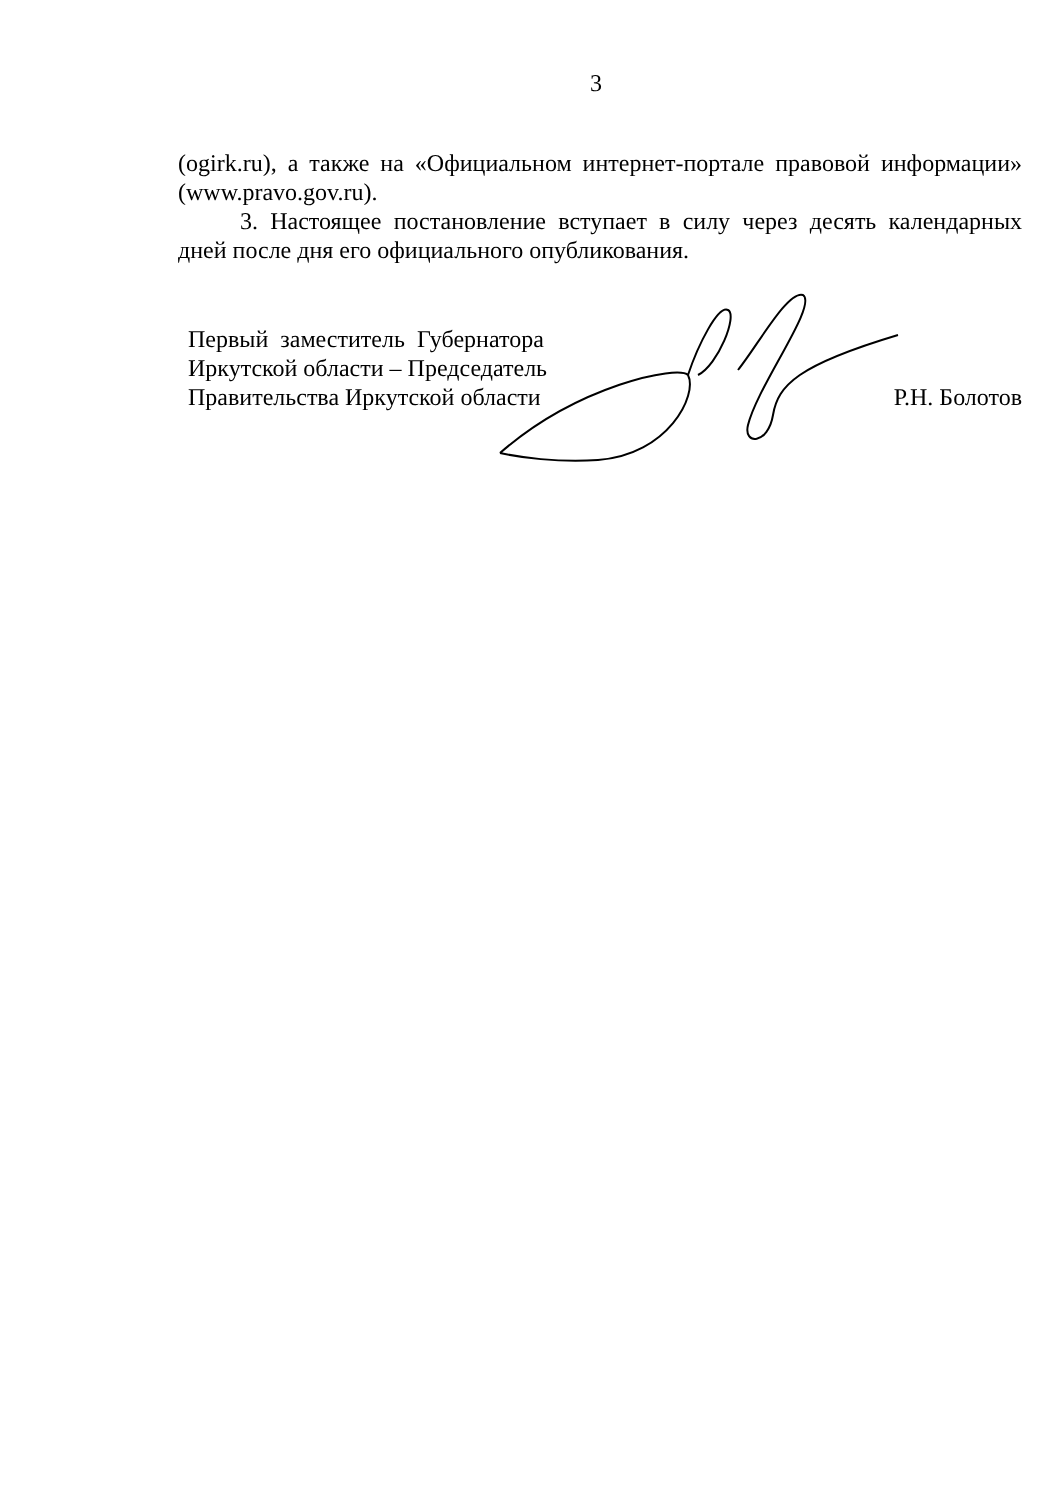3
(ogirk.ru), а также на «Официальном интернет-портале правовой информации» (www.pravo.gov.ru).
3. Настоящее постановление вступает в силу через десять календарных дней после дня его официального опубликования.
Первый заместитель Губернатора
Иркутской области – Председатель
Правительства Иркутской области
Р.Н. Болотов